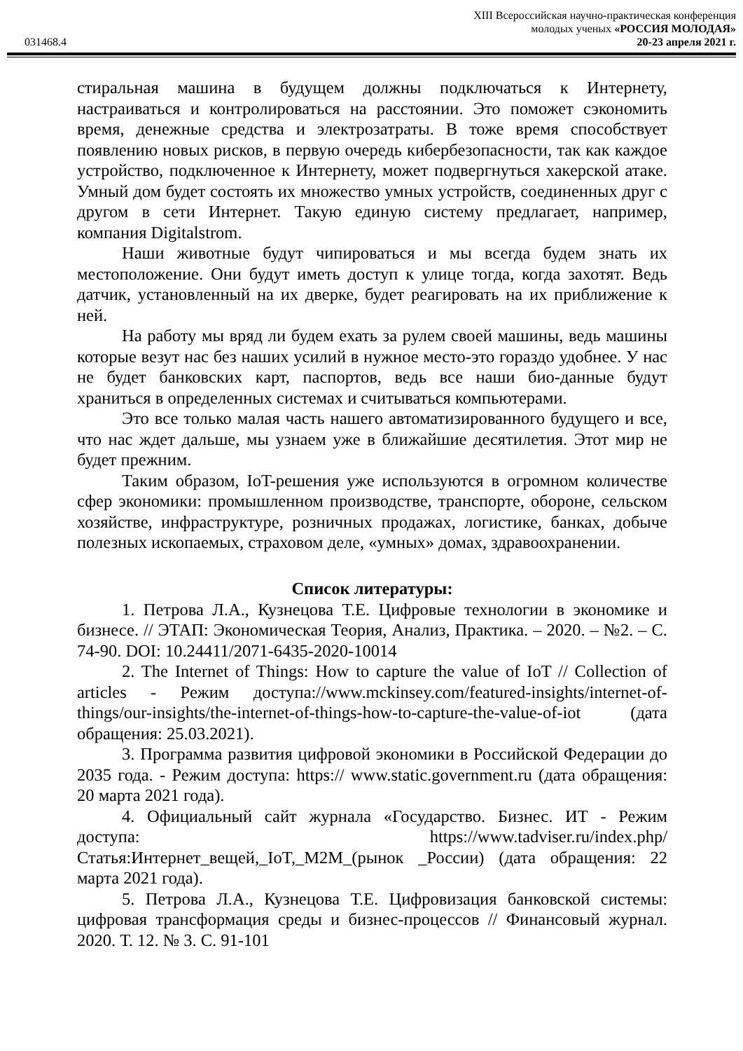XIII Всероссийская научно-практическая конференция
молодых ученых «РОССИЯ МОЛОДАЯ»
031468.4 20-23 апреля 2021 г.
стиральная машина в будущем должны подключаться к Интернету, настраиваться и контролироваться на расстоянии. Это поможет сэкономить время, денежные средства и электрозатраты. В тоже время способствует появлению новых рисков, в первую очередь кибербезопасности, так как каждое устройство, подключенное к Интернету, может подвергнуться хакерской атаке. Умный дом будет состоять их множество умных устройств, соединенных друг с другом в сети Интернет. Такую единую систему предлагает, например, компания Digitalstrom.
Наши животные будут чипироваться и мы всегда будем знать их местоположение. Они будут иметь доступ к улице тогда, когда захотят. Ведь датчик, установленный на их дверке, будет реагировать на их приближение к ней.
На работу мы вряд ли будем ехать за рулем своей машины, ведь машины которые везут нас без наших усилий в нужное место-это гораздо удобнее. У нас не будет банковских карт, паспортов, ведь все наши био-данные будут храниться в определенных системах и считываться компьютерами.
Это все только малая часть нашего автоматизированного будущего и все, что нас ждет дальше, мы узнаем уже в ближайшие десятилетия. Этот мир не будет прежним.
Таким образом, IoT-решения уже используются в огромном количестве сфер экономики: промышленном производстве, транспорте, обороне, сельском хозяйстве, инфраструктуре, розничных продажах, логистике, банках, добыче полезных ископаемых, страховом деле, «умных» домах, здравоохранении.
Список литературы:
1. Петрова Л.А., Кузнецова Т.Е. Цифровые технологии в экономике и бизнесе. // ЭТАП: Экономическая Теория, Анализ, Практика. – 2020. – №2. – С. 74-90. DOI: 10.24411/2071-6435-2020-10014
2. The Internet of Things: How to capture the value of IoT // Collection of articles - Режим доступа://www.mckinsey.com/featured-insights/internet-of-things/our-insights/the-internet-of-things-how-to-capture-the-value-of-iot (дата обращения: 25.03.2021).
3. Программа развития цифровой экономики в Российской Федерации до 2035 года. - Режим доступа: https:// www.static.government.ru (дата обращения: 20 марта 2021 года).
4. Официальный сайт журнала «Государство. Бизнес. ИТ - Режим доступа: https://www.tadviser.ru/index.php/Статья:Интернет_вещей,_IoT,_M2M_(рынок _России) (дата обращения: 22 марта 2021 года).
5. Петрова Л.А., Кузнецова Т.Е. Цифровизация банковской системы: цифровая трансформация среды и бизнес-процессов // Финансовый журнал. 2020. Т. 12. № 3. С. 91-101